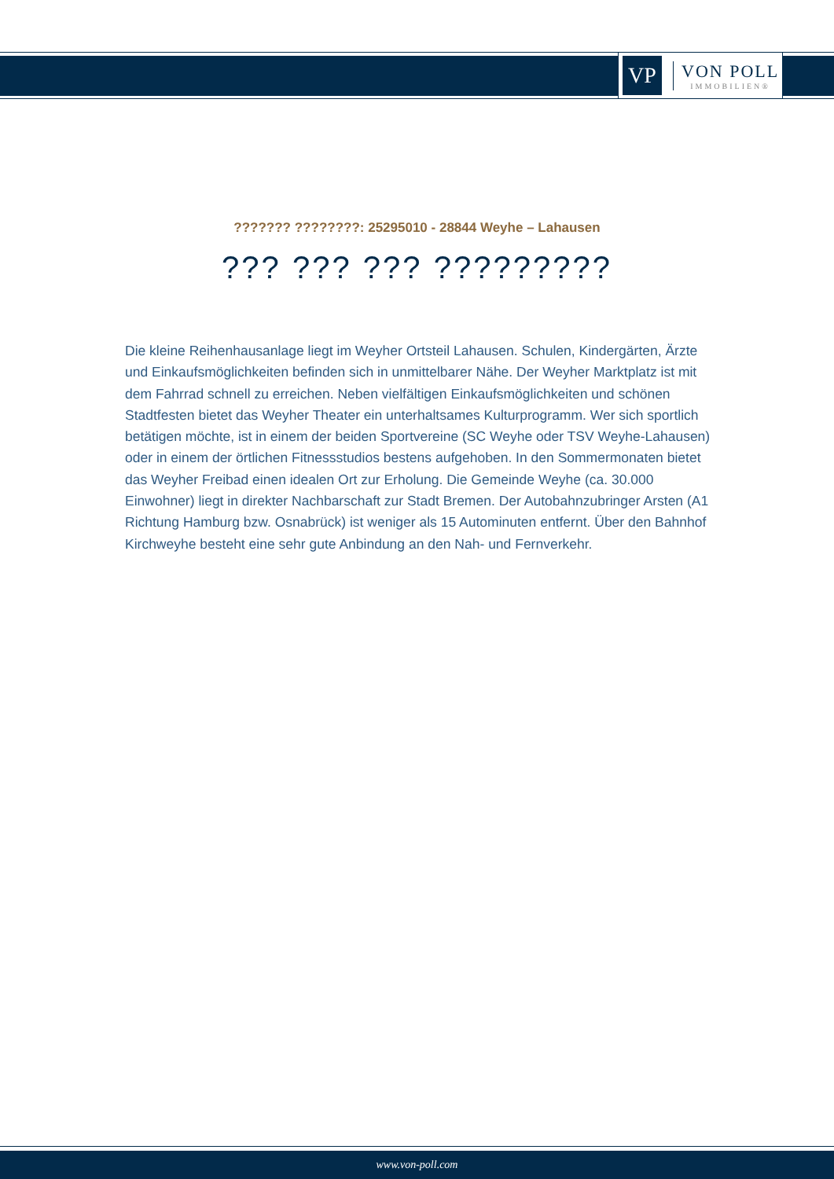VP
VON POLL
IMMOBILIEN®
??????? ????????: 25295010 - 28844 Weyhe – Lahausen
??? ??? ??? ?????????
Die kleine Reihenhausanlage liegt im Weyher Ortsteil Lahausen. Schulen, Kindergärten, Ärzte und Einkaufsmöglichkeiten befinden sich in unmittelbarer Nähe. Der Weyher Marktplatz ist mit dem Fahrrad schnell zu erreichen. Neben vielfältigen Einkaufsmöglichkeiten und schönen Stadtfesten bietet das Weyher Theater ein unterhaltsames Kulturprogramm. Wer sich sportlich betätigen möchte, ist in einem der beiden Sportvereine (SC Weyhe oder TSV Weyhe-Lahausen) oder in einem der örtlichen Fitnessstudios bestens aufgehoben. In den Sommermonaten bietet das Weyher Freibad einen idealen Ort zur Erholung. Die Gemeinde Weyhe (ca. 30.000 Einwohner) liegt in direkter Nachbarschaft zur Stadt Bremen. Der Autobahnzubringer Arsten (A1 Richtung Hamburg bzw. Osnabrück) ist weniger als 15 Autominuten entfernt. Über den Bahnhof Kirchweyhe besteht eine sehr gute Anbindung an den Nah- und Fernverkehr.
www.von-poll.com